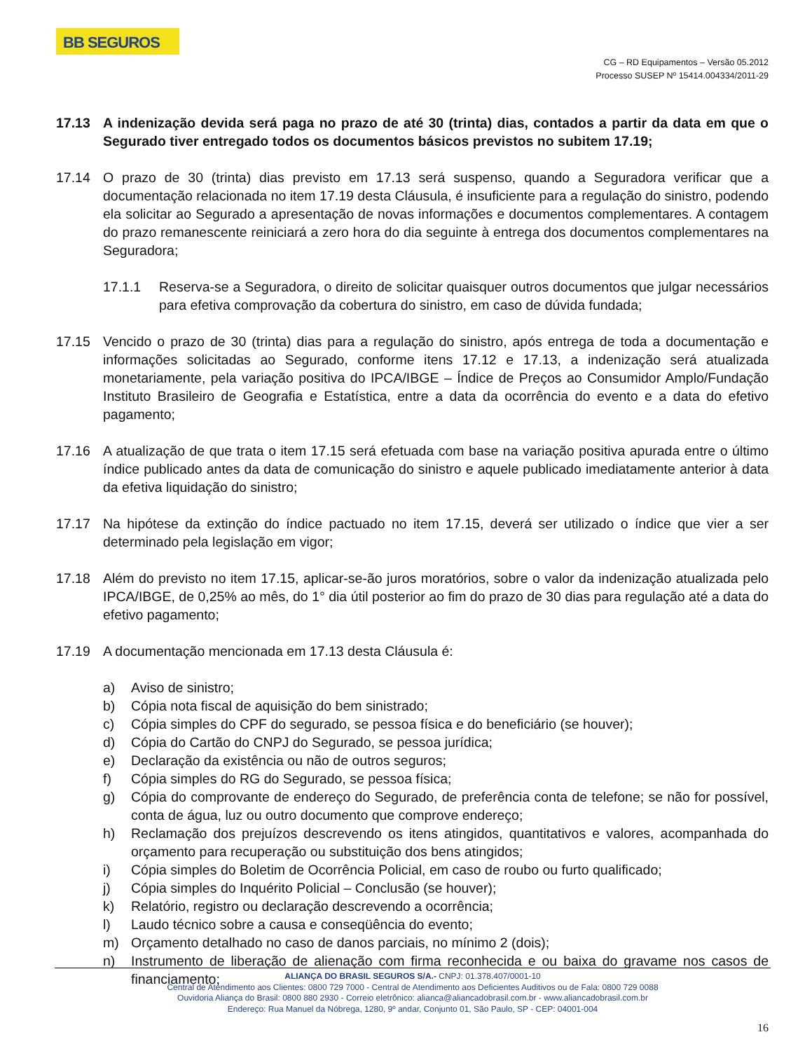BB SEGUROS
CG – RD Equipamentos – Versão 05.2012
Processo SUSEP Nº 15414.004334/2011-29
17.13 A indenização devida será paga no prazo de até 30 (trinta) dias, contados a partir da data em que o Segurado tiver entregado todos os documentos básicos previstos no subitem 17.19;
17.14 O prazo de 30 (trinta) dias previsto em 17.13 será suspenso, quando a Seguradora verificar que a documentação relacionada no item 17.19 desta Cláusula, é insuficiente para a regulação do sinistro, podendo ela solicitar ao Segurado a apresentação de novas informações e documentos complementares. A contagem do prazo remanescente reiniciará a zero hora do dia seguinte à entrega dos documentos complementares na Seguradora;
17.1.1 Reserva-se a Seguradora, o direito de solicitar quaisquer outros documentos que julgar necessários para efetiva comprovação da cobertura do sinistro, em caso de dúvida fundada;
17.15 Vencido o prazo de 30 (trinta) dias para a regulação do sinistro, após entrega de toda a documentação e informações solicitadas ao Segurado, conforme itens 17.12 e 17.13, a indenização será atualizada monetariamente, pela variação positiva do IPCA/IBGE – Índice de Preços ao Consumidor Amplo/Fundação Instituto Brasileiro de Geografia e Estatística, entre a data da ocorrência do evento e a data do efetivo pagamento;
17.16 A atualização de que trata o item 17.15 será efetuada com base na variação positiva apurada entre o último índice publicado antes da data de comunicação do sinistro e aquele publicado imediatamente anterior à data da efetiva liquidação do sinistro;
17.17 Na hipótese da extinção do índice pactuado no item 17.15, deverá ser utilizado o índice que vier a ser determinado pela legislação em vigor;
17.18 Além do previsto no item 17.15, aplicar-se-ão juros moratórios, sobre o valor da indenização atualizada pelo IPCA/IBGE, de 0,25% ao mês, do 1° dia útil posterior ao fim do prazo de 30 dias para regulação até a data do efetivo pagamento;
17.19 A documentação mencionada em 17.13 desta Cláusula é:
a) Aviso de sinistro;
b) Cópia nota fiscal de aquisição do bem sinistrado;
c) Cópia simples do CPF do segurado, se pessoa física e do beneficiário (se houver);
d) Cópia do Cartão do CNPJ do Segurado, se pessoa jurídica;
e) Declaração da existência ou não de outros seguros;
f) Cópia simples do RG do Segurado, se pessoa física;
g) Cópia do comprovante de endereço do Segurado, de preferência conta de telefone; se não for possível, conta de água, luz ou outro documento que comprove endereço;
h) Reclamação dos prejuízos descrevendo os itens atingidos, quantitativos e valores, acompanhada do orçamento para recuperação ou substituição dos bens atingidos;
i) Cópia simples do Boletim de Ocorrência Policial, em caso de roubo ou furto qualificado;
j) Cópia simples do Inquérito Policial – Conclusão (se houver);
k) Relatório, registro ou declaração descrevendo a ocorrência;
l) Laudo técnico sobre a causa e conseqüência do evento;
m) Orçamento detalhado no caso de danos parciais, no mínimo 2 (dois);
n) Instrumento de liberação de alienação com firma reconhecida e ou baixa do gravame nos casos de financiamento;
ALIANÇA DO BRASIL SEGUROS S/A.- CNPJ: 01.378.407/0001-10
Central de Atendimento aos Clientes: 0800 729 7000 - Central de Atendimento aos Deficientes Auditivos ou de Fala: 0800 729 0088
Ouvidoria Aliança do Brasil: 0800 880 2930 - Correio eletrônico: alianca@aliancadobrasil.com.br - www.aliancadobrasil.com.br
Endereço: Rua Manuel da Nóbrega, 1280, 9º andar, Conjunto 01, São Paulo, SP - CEP: 04001-004
16